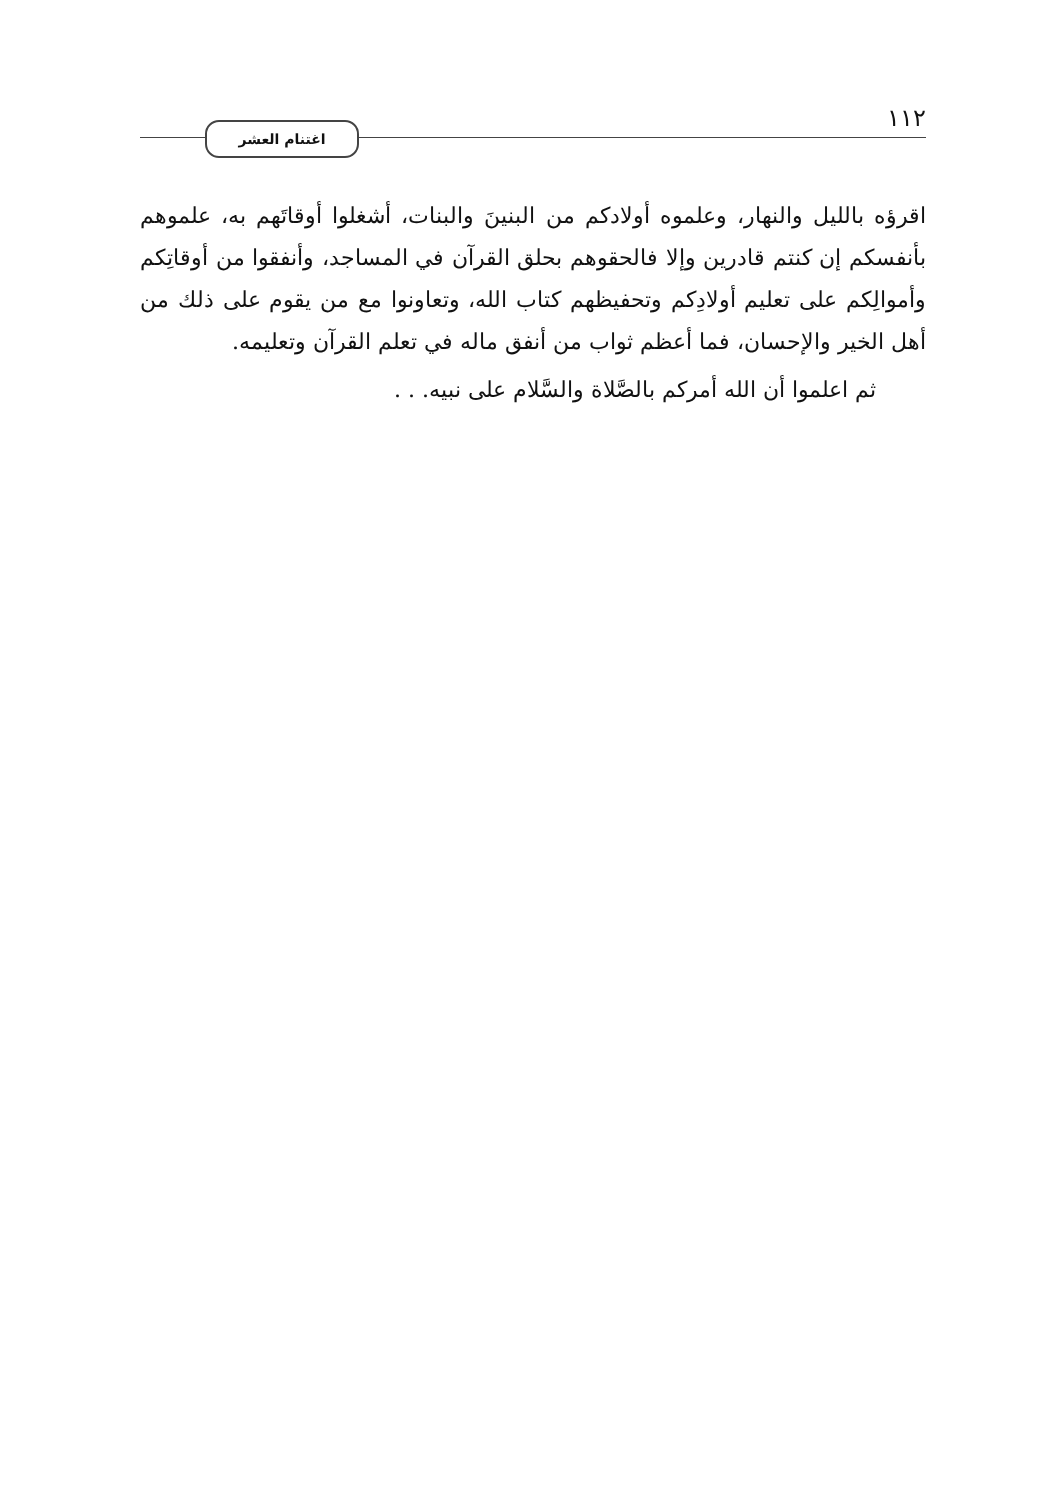١١٢ اغتنام العشر
اقرؤه بالليل والنهار، وعلموه أولادكم من البنينَ والبنات، أشغلوا أوقاتَهم به، علموهم بأنفسكم إن كنتم قادرين وإلا فالحقوهم بحلق القرآن في المساجد، وأنفقوا من أوقاتِكم وأموالِكم على تعليم أولادِكم وتحفيظهم كتاب الله، وتعاونوا مع من يقوم على ذلك من أهل الخير والإحسان، فما أعظم ثواب من أنفق ماله في تعلم القرآن وتعليمه.
ثم اعلموا أن الله أمركم بالصَّلاة والسَّلام على نبيه. . .